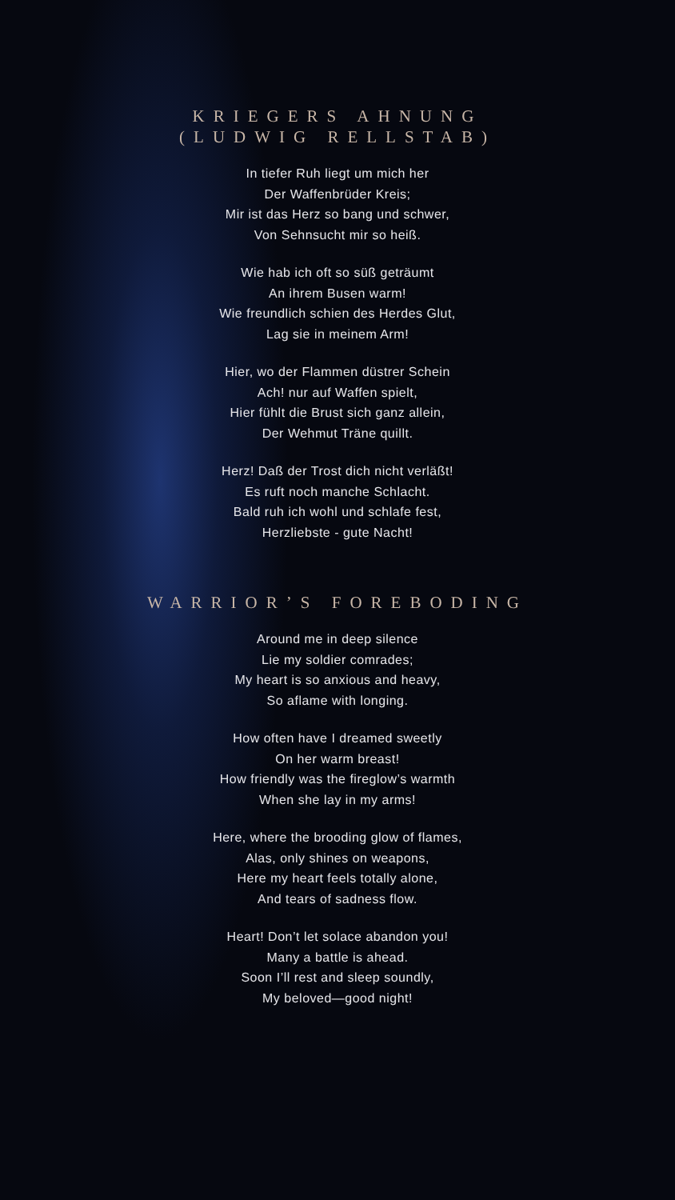KRIEGERS AHNUNG
(LUDWIG RELLSTAB)
In tiefer Ruh liegt um mich her
Der Waffenbrüder Kreis;
Mir ist das Herz so bang und schwer,
Von Sehnsucht mir so heiß.
Wie hab ich oft so süß geträumt
An ihrem Busen warm!
Wie freundlich schien des Herdes Glut,
Lag sie in meinem Arm!
Hier, wo der Flammen düstrer Schein
Ach! nur auf Waffen spielt,
Hier fühlt die Brust sich ganz allein,
Der Wehmut Träne quillt.
Herz! Daß der Trost dich nicht verläßt!
Es ruft noch manche Schlacht.
Bald ruh ich wohl und schlafe fest,
Herzliebste - gute Nacht!
WARRIOR’S FOREBODING
Around me in deep silence
Lie my soldier comrades;
My heart is so anxious and heavy,
So aflame with longing.
How often have I dreamed sweetly
On her warm breast!
How friendly was the fireglow’s warmth
When she lay in my arms!
Here, where the brooding glow of flames,
Alas, only shines on weapons,
Here my heart feels totally alone,
And tears of sadness flow.
Heart! Don’t let solace abandon you!
Many a battle is ahead.
Soon I’ll rest and sleep soundly,
My beloved—good night!